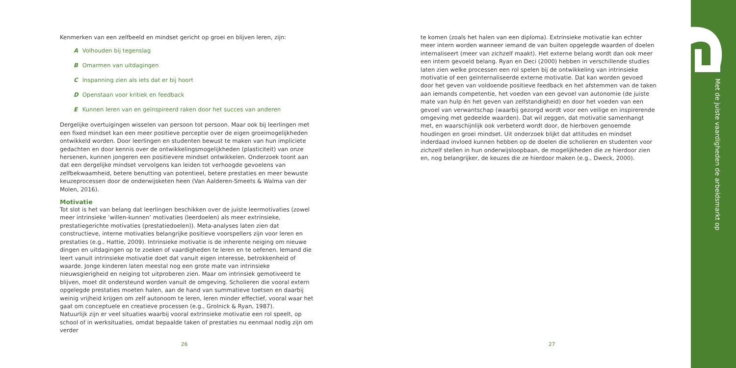Kenmerken van een zelfbeeld en mindset gericht op groei en blijven leren, zijn:
A Volhouden bij tegenslag
B Omarmen van uitdagingen
C Inspanning zien als iets dat er bij hoort
D Openstaan voor kritiek en feedback
E Kunnen leren van en geïnspireerd raken door het succes van anderen
Dergelijke overtuigingen wisselen van persoon tot persoon. Maar ook bij leerlingen met een fixed mindset kan een meer positieve perceptie over de eigen groeimogelijkheden ontwikkeld worden. Door leerlingen en studenten bewust te maken van hun impliciete gedachten en door kennis over de ontwikkelingsmogelijkheden (plasticiteit) van onze hersenen, kunnen jongeren een positievere mindset ontwikkelen. Onderzoek toont aan dat een dergelijke mindset vervolgens kan leiden tot verhoogde gevoelens van zelfbekwaamheid, betere benutting van potentieel, betere prestaties en meer bewuste keuzeprocessen door de onderwijsketen heen (Van Aalderen-Smeets & Walma van der Molen, 2016).
Motivatie
Tot slot is het van belang dat leerlingen beschikken over de juiste leermotivaties (zowel meer intrinsieke ‘willen-kunnen’ motivaties (leerdoelen) als meer extrinsieke, prestatiegerichte motivaties (prestatiedoelen)). Meta-analyses laten zien dat constructieve, interne motivaties belangrijke positieve voorspellers zijn voor leren en prestaties (e.g., Hattie, 2009). Intrinsieke motivatie is de inherente neiging om nieuwe dingen en uitdagingen op te zoeken of vaardigheden te leren en te oefenen. Iemand die leert vanuit intrinsieke motivatie doet dat vanuit eigen interesse, betrokkenheid of waarde. Jonge kinderen laten meestal nog een grote mate van intrinsieke nieuwsgierigheid en neiging tot uitproberen zien. Maar om intrinsiek gemotiveerd te blijven, moet dit ondersteund worden vanuit de omgeving. Scholieren die vooral extern opgelegde prestaties moeten halen, aan de hand van summatieve toetsen en daarbij weinig vrijheid krijgen om zelf autonoom te leren, leren minder effectief, vooral waar het gaat om conceptuele en creatieve processen (e.g., Grolnick & Ryan, 1987).
Natuurlijk zijn er veel situaties waarbij vooral extrinsieke motivatie een rol speelt, op school of in werksituaties, omdat bepaalde taken of prestaties nu eenmaal nodig zijn om verder
26
te komen (zoals het halen van een diploma). Extrinsieke motivatie kan echter meer intern worden wanneer iemand de van buiten opgelegde waarden of doelen internaliseert (meer van zichzelf maakt). Het externe belang wordt dan ook meer een intern gevoeld belang. Ryan en Deci (2000) hebben in verschillende studies laten zien welke processen een rol spelen bij de ontwikkeling van intrinsieke motivatie of een geïnternaliseerde externe motivatie. Dat kan worden gevoed door het geven van voldoende positieve feedback en het afstemmen van de taken aan iemands competentie, het voeden van een gevoel van autonomie (de juiste mate van hulp én het geven van zelfstandigheid) en door het voeden van een gevoel van verwantschap (waarbij gezorgd wordt voor een veilige en inspirerende omgeving met gedeelde waarden). Dat wil zeggen, dat motivatie samenhangt met, en waarschijnlijk ook verbeterd wordt door, de hierboven genoemde houdingen en groei mindset. Uit onderzoek blijkt dat attitudes en mindset inderdaad invloed kunnen hebben op de doelen die scholieren en studenten voor zichzelf stellen in hun onderwijsloopbaan, de mogelijkheden die ze hierdoor zien en, nog belangrijker, de keuzes die ze hierdoor maken (e.g., Dweck, 2000).
27
Met de juiste vaardigheden de arbeidsmarkt op